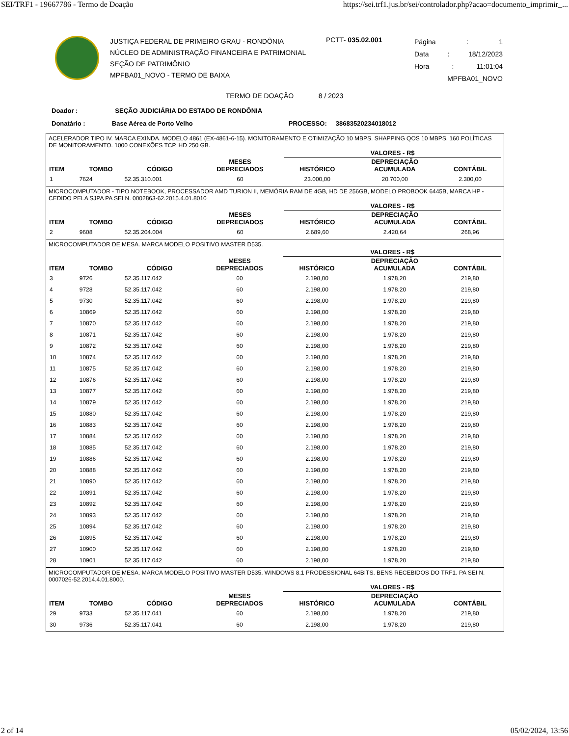SEI/TRF1 - 19667786 - Termo de Doação https://sei.trf1.jus.br/sei/controlador.php?acao=documento_imprimir_...
JUSTIÇA FEDERAL DE PRIMEIRO GRAU - RONDÔNIA
NÚCLEO DE ADMINISTRAÇÃO FINANCEIRA E PATRIMONIAL
SEÇÃO DE PATRIMÔNIO
MPFBA01_NOVO - TERMO DE BAIXA
PCTT- 035.02.001
Página: 1
Data: 18/12/2023
Hora: 11:01:04
MPFBA01_NOVO
TERMO DE DOAÇÃO 8 / 2023
Doador : SEÇÃO JUDICIÁRIA DO ESTADO DE RONDÔNIA
Donatário : Base Aérea de Porto Velho PROCESSO: 38683520234018012
ACELERADOR TIPO IV. MARCA EXINDA. MODELO 4861 (EX-4861-6-15). MONITORAMENTO E OTIMIZAÇÃO 10 MBPS. SHAPPING QOS 10 MBPS. 160 POLÍTICAS DE MONITORAMENTO. 1000 CONEXÕES TCP. HD 250 GB.
| | | | | VALORES - R$ | | |
| --- | --- | --- | --- | --- | --- | --- |
| ITEM | TOMBO | CÓDIGO | MESES DEPRECIADOS | HISTÓRICO | DEPRECIAÇÃO ACUMULADA | CONTÁBIL |
| 1 | 7624 | 52.35.310.001 | 60 | 23.000,00 | 20.700,00 | 2.300,00 |
MICROCOMPUTADOR - TIPO NOTEBOOK, PROCESSADOR AMD TURION II, MEMÓRIA RAM DE 4GB, HD DE 256GB, MODELO PROBOOK 6445B, MARCA HP - CEDIDO PELA SJPA PA SEI N. 0002863-62.2015.4.01.8010
| | | | | VALORES - R$ | | |
| --- | --- | --- | --- | --- | --- | --- |
| ITEM | TOMBO | CÓDIGO | MESES DEPRECIADOS | HISTÓRICO | DEPRECIAÇÃO ACUMULADA | CONTÁBIL |
| 2 | 9608 | 52.35.204.004 | 60 | 2.689,60 | 2.420,64 | 268,96 |
MICROCOMPUTADOR DE MESA. MARCA MODELO POSITIVO MASTER D535.
| | | | | VALORES - R$ | | |
| --- | --- | --- | --- | --- | --- | --- |
| ITEM | TOMBO | CÓDIGO | MESES DEPRECIADOS | HISTÓRICO | DEPRECIAÇÃO ACUMULADA | CONTÁBIL |
| 3 | 9726 | 52.35.117.042 | 60 | 2.198,00 | 1.978,20 | 219,80 |
| 4 | 9728 | 52.35.117.042 | 60 | 2.198,00 | 1.978,20 | 219,80 |
| 5 | 9730 | 52.35.117.042 | 60 | 2.198,00 | 1.978,20 | 219,80 |
| 6 | 10869 | 52.35.117.042 | 60 | 2.198,00 | 1.978,20 | 219,80 |
| 7 | 10870 | 52.35.117.042 | 60 | 2.198,00 | 1.978,20 | 219,80 |
| 8 | 10871 | 52.35.117.042 | 60 | 2.198,00 | 1.978,20 | 219,80 |
| 9 | 10872 | 52.35.117.042 | 60 | 2.198,00 | 1.978,20 | 219,80 |
| 10 | 10874 | 52.35.117.042 | 60 | 2.198,00 | 1.978,20 | 219,80 |
| 11 | 10875 | 52.35.117.042 | 60 | 2.198,00 | 1.978,20 | 219,80 |
| 12 | 10876 | 52.35.117.042 | 60 | 2.198,00 | 1.978,20 | 219,80 |
| 13 | 10877 | 52.35.117.042 | 60 | 2.198,00 | 1.978,20 | 219,80 |
| 14 | 10879 | 52.35.117.042 | 60 | 2.198,00 | 1.978,20 | 219,80 |
| 15 | 10880 | 52.35.117.042 | 60 | 2.198,00 | 1.978,20 | 219,80 |
| 16 | 10883 | 52.35.117.042 | 60 | 2.198,00 | 1.978,20 | 219,80 |
| 17 | 10884 | 52.35.117.042 | 60 | 2.198,00 | 1.978,20 | 219,80 |
| 18 | 10885 | 52.35.117.042 | 60 | 2.198,00 | 1.978,20 | 219,80 |
| 19 | 10886 | 52.35.117.042 | 60 | 2.198,00 | 1.978,20 | 219,80 |
| 20 | 10888 | 52.35.117.042 | 60 | 2.198,00 | 1.978,20 | 219,80 |
| 21 | 10890 | 52.35.117.042 | 60 | 2.198,00 | 1.978,20 | 219,80 |
| 22 | 10891 | 52.35.117.042 | 60 | 2.198,00 | 1.978,20 | 219,80 |
| 23 | 10892 | 52.35.117.042 | 60 | 2.198,00 | 1.978,20 | 219,80 |
| 24 | 10893 | 52.35.117.042 | 60 | 2.198,00 | 1.978,20 | 219,80 |
| 25 | 10894 | 52.35.117.042 | 60 | 2.198,00 | 1.978,20 | 219,80 |
| 26 | 10895 | 52.35.117.042 | 60 | 2.198,00 | 1.978,20 | 219,80 |
| 27 | 10900 | 52.35.117.042 | 60 | 2.198,00 | 1.978,20 | 219,80 |
| 28 | 10901 | 52.35.117.042 | 60 | 2.198,00 | 1.978,20 | 219,80 |
MICROCOMPUTADOR DE MESA. MARCA MODELO POSITIVO MASTER D535. WINDOWS 8.1 PRODESSIONAL 64BITS. BENS RECEBIDOS DO TRF1. PA SEI N. 0007026-52.2014.4.01.8000.
| | | | | VALORES - R$ | | |
| --- | --- | --- | --- | --- | --- | --- |
| ITEM | TOMBO | CÓDIGO | MESES DEPRECIADOS | HISTÓRICO | DEPRECIAÇÃO ACUMULADA | CONTÁBIL |
| 29 | 9733 | 52.35.117.041 | 60 | 2.198,00 | 1.978,20 | 219,80 |
| 30 | 9736 | 52.35.117.041 | 60 | 2.198,00 | 1.978,20 | 219,80 |
2 of 14 05/02/2024, 13:56